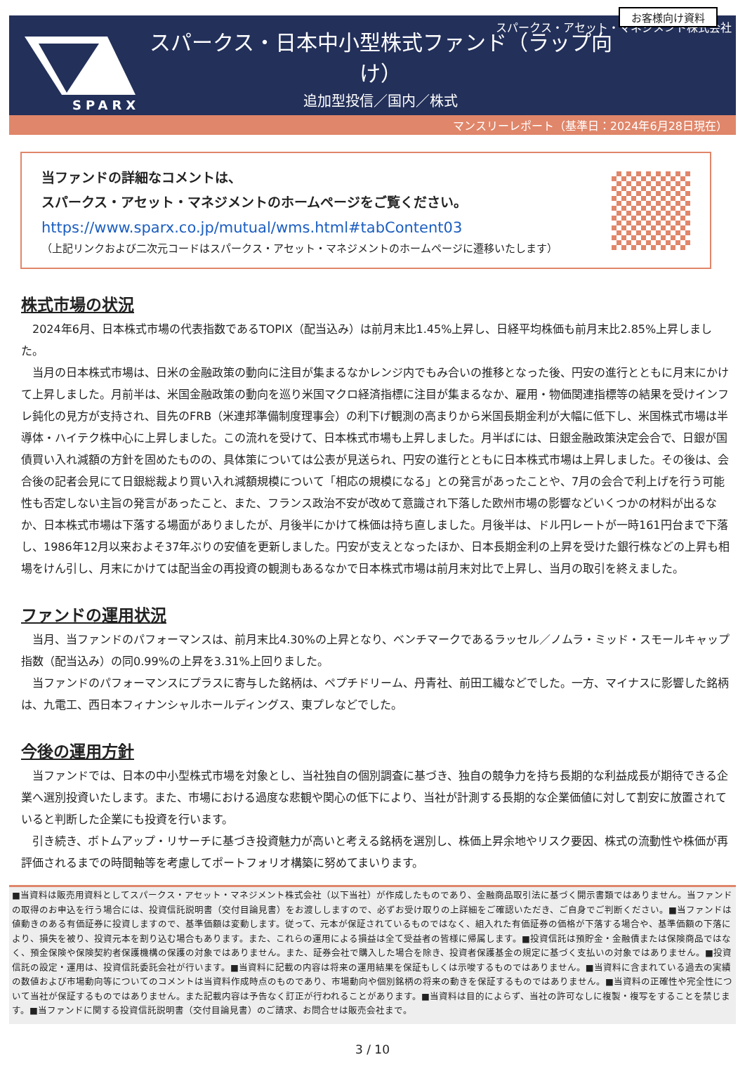スパークス・アセット・マネジメント株式会社
SPARX
スパークス・日本中小型株式ファンド（ラップ向け）
追加型投信／国内／株式
お客様向け資料
マンスリーレポート（基準日：2024年6月28日現在）
当ファンドの詳細なコメントは、
スパークス・アセット・マネジメントのホームページをご覧ください。
https://www.sparx.co.jp/mutual/wms.html#tabContent03
（上記リンクおよび二次元コードはスパークス・アセット・マネジメントのホームページに遷移いたします）
株式市場の状況
2024年6月、日本株式市場の代表指数であるTOPIX（配当込み）は前月末比1.45%上昇し、日経平均株価も前月末比2.85%上昇しました。
当月の日本株式市場は、日米の金融政策の動向に注目が集まるなかレンジ内でもみ合いの推移となった後、円安の進行とともに月末にかけて上昇しました。月前半は、米国金融政策の動向を巡り米国マクロ経済指標に注目が集まるなか、雇用・物価関連指標等の結果を受けインフレ鈍化の見方が支持され、目先のFRB（米連邦準備制度理事会）の利下げ観測の高まりから米国長期金利が大幅に低下し、米国株式市場は半導体・ハイテク株中心に上昇しました。この流れを受けて、日本株式市場も上昇しました。月半ばには、日銀金融政策決定会合で、日銀が国債買い入れ減額の方針を固めたものの、具体策については公表が見送られ、円安の進行とともに日本株式市場は上昇しました。その後は、会合後の記者会見にて日銀総裁より買い入れ減額規模について「相応の規模になる」との発言があったことや、7月の会合で利上げを行う可能性も否定しない主旨の発言があったこと、また、フランス政治不安が改めて意識され下落した欧州市場の影響などいくつかの材料が出るなか、日本株式市場は下落する場面がありましたが、月後半にかけて株価は持ち直しました。月後半は、ドル円レートが一時161円台まで下落し、1986年12月以来およそ37年ぶりの安値を更新しました。円安が支えとなったほか、日本長期金利の上昇を受けた銀行株などの上昇も相場をけん引し、月末にかけては配当金の再投資の観測もあるなかで日本株式市場は前月末対比で上昇し、当月の取引を終えました。
ファンドの運用状況
当月、当ファンドのパフォーマンスは、前月末比4.30%の上昇となり、ベンチマークであるラッセル／ノムラ・ミッド・スモールキャップ指数（配当込み）の同0.99%の上昇を3.31%上回りました。
当ファンドのパフォーマンスにプラスに寄与した銘柄は、ペプチドリーム、丹青社、前田工繊などでした。一方、マイナスに影響した銘柄は、九電工、西日本フィナンシャルホールディングス、東プレなどでした。
今後の運用方針
当ファンドでは、日本の中小型株式市場を対象とし、当社独自の個別調査に基づき、独自の競争力を持ち長期的な利益成長が期待できる企業へ選別投資いたします。また、市場における過度な悲観や関心の低下により、当社が計測する長期的な企業価値に対して割安に放置されていると判断した企業にも投資を行います。
引き続き、ボトムアップ・リサーチに基づき投資魅力が高いと考える銘柄を選別し、株価上昇余地やリスク要因、株式の流動性や株価が再評価されるまでの時間軸等を考慮してポートフォリオ構築に努めてまいります。
■当資料は販売用資料としてスパークス・アセット・マネジメント株式会社（以下当社）が作成したものであり、金融商品取引法に基づく開示書類ではありません。当ファンドの取得のお申込を行う場合には、投資信託説明書（交付目論見書）をお渡ししますので、必ずお受け取りの上詳細をご確認いただき、ご自身でご判断ください。■当ファンドは値動きのある有価証券に投資しますので、基準価額は変動します。従って、元本が保証されているものではなく、組入れた有価証券の価格が下落する場合や、基準価額の下落により、損失を被り、投資元本を割り込む場合もあります。また、これらの運用による損益は全て受益者の皆様に帰属します。■投資信託は預貯金・金融債または保険商品ではなく、預金保険や保険契約者保護機構の保護の対象ではありません。また、証券会社で購入した場合を除き、投資者保護基金の規定に基づく支払いの対象ではありません。■投資信託の設定・運用は、投資信託委託会社が行います。■当資料に記載の内容は将来の運用結果を保証もしくは示唆するものではありません。■当資料に含まれている過去の実績の数値および市場動向等についてのコメントは当資料作成時点のものであり、市場動向や個別銘柄の将来の動きを保証するものではありません。■当資料の正確性や完全性について当社が保証するものではありません。また記載内容は予告なく訂正が行われることがあります。■当資料は目的によらず、当社の許可なしに複製・複写をすることを禁じます。■当ファンドに関する投資信託説明書（交付目論見書）のご請求、お問合せは販売会社まで。
3 / 10